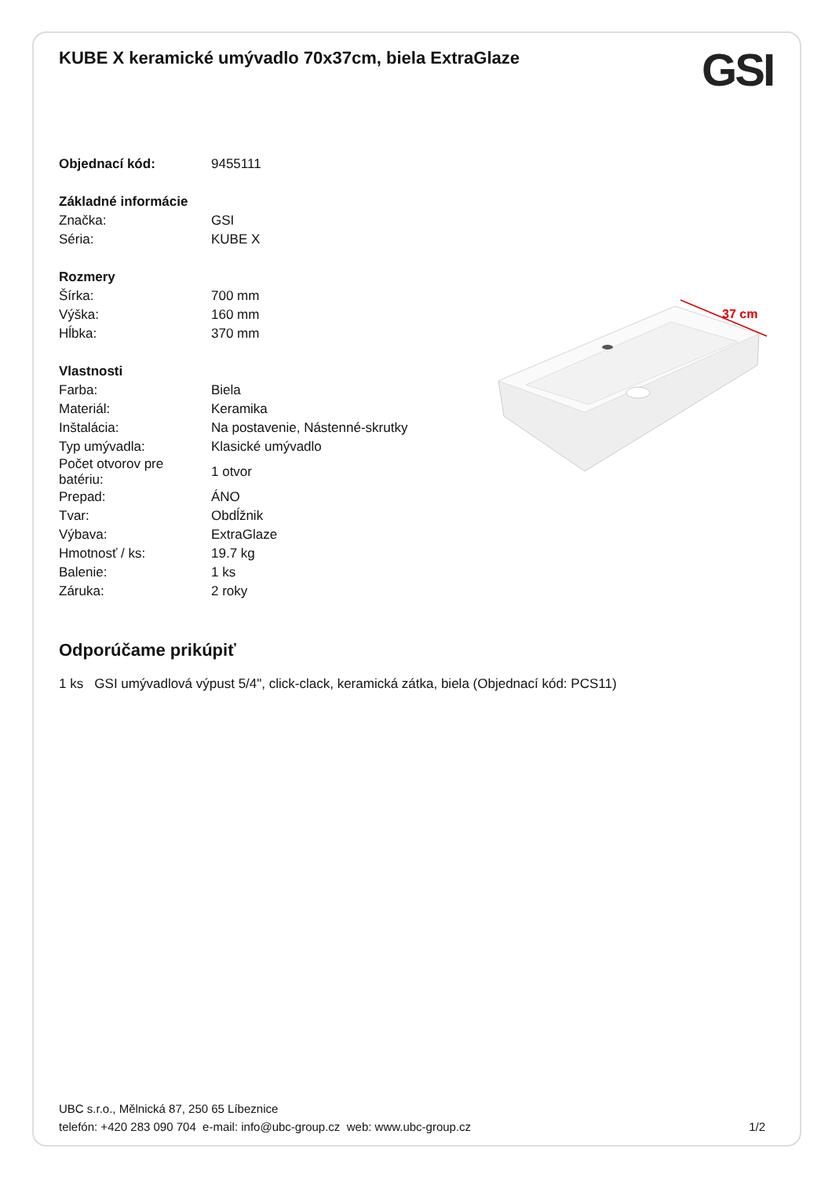KUBE X keramické umývadlo 70x37cm, biela ExtraGlaze
GSI
| Objednací kód: | 9455111 |
| Základné informácie | |
| Značka: | GSI |
| Séria: | KUBE X |
| Rozmery | |
| Šírka: | 700 mm |
| Výška: | 160 mm |
| Hĺbka: | 370 mm |
| Vlastnosti | |
| Farba: | Biela |
| Materiál: | Keramika |
| Inštalácia: | Na postavenie, Nástenné-skrutky |
| Typ umývadla: | Klasické umývadlo |
| Počet otvorov pre batériu: | 1 otvor |
| Prepad: | ÁNO |
| Tvar: | Obdĺžnik |
| Výbava: | ExtraGlaze |
| Hmotnosť / ks: | 19.7 kg |
| Balenie: | 1 ks |
| Záruka: | 2 roky |
Odporúčame prikúpiť
1 ks GSI umývadlová výpust 5/4", click-clack, keramická zátka, biela (Objednací kód: PCS11)
37 cm
UBC s.r.o., Mělnická 87, 250 65 Líbeznice
telefón: +420 283 090 704 e-mail: info@ubc-group.cz web: www.ubc-group.cz 1/2